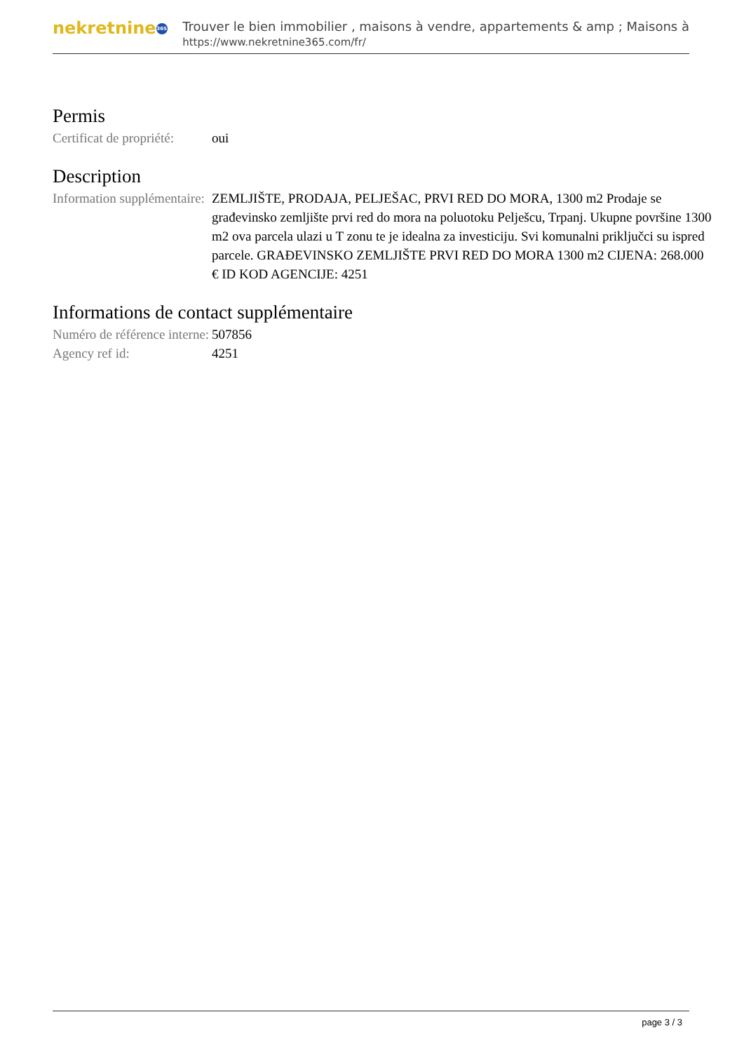nekretnine 365
Trouver le bien immobilier , maisons à vendre, appartements & amp ; Maisons à
https://www.nekretnine365.com/fr/
Permis
| Certificat de propriété: | oui |
Description
| Information supplémentaire: | ZEMLJIŠTE, PRODAJA, PELJEŠAC, PRVI RED DO MORA, 1300 m2 Prodaje se građevinsko zemljište prvi red do mora na poluotoku Pelješcu, Trpanj. Ukupne površine 1300 m2 ova parcela ulazi u T zonu te je idealna za investiciju. Svi komunalni priključci su ispred parcele. GRAĐEVINSKO ZEMLJIŠTE PRVI RED DO MORA 1300 m2 CIJENA: 268.000 € ID KOD AGENCIJE: 4251 |
Informations de contact supplémentaire
| Numéro de référence interne: | 507856 |
| Agency ref id: | 4251 |
page 3 / 3